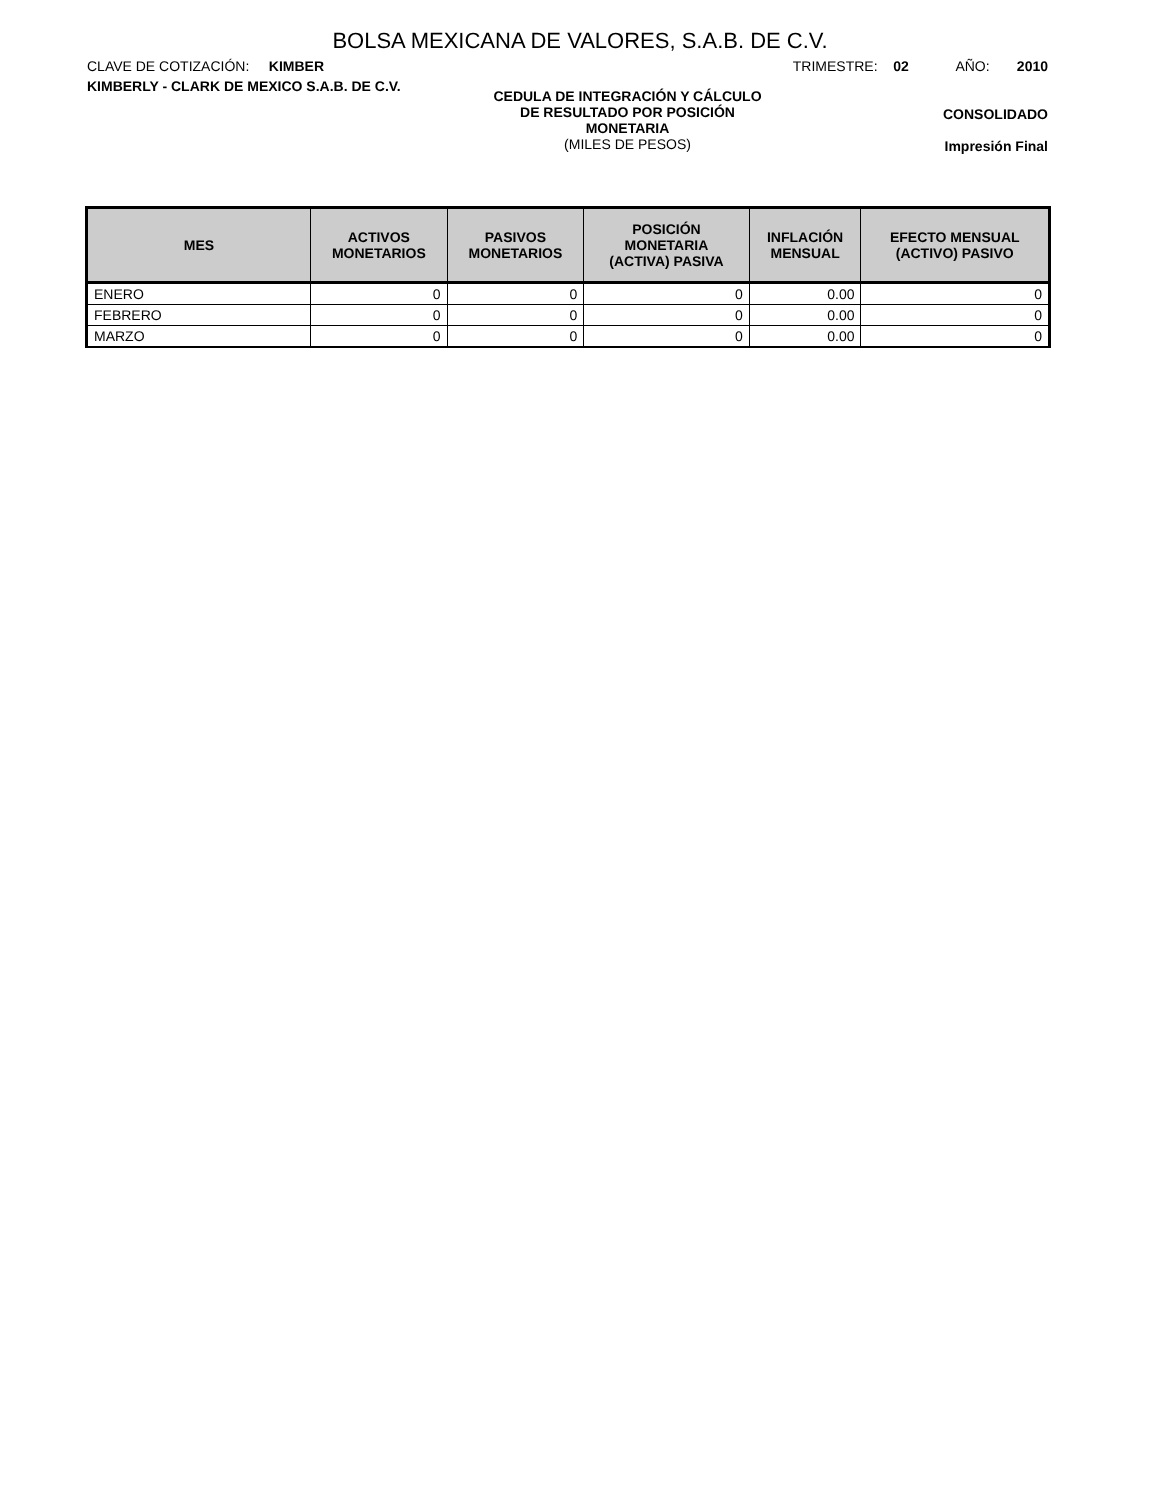BOLSA MEXICANA DE VALORES, S.A.B. DE C.V.
CLAVE DE COTIZACIÓN: KIMBER TRIMESTRE: 02 AÑO: 2010
KIMBERLY - CLARK DE MEXICO S.A.B. DE C.V.
CEDULA DE INTEGRACIÓN Y CÁLCULO
DE RESULTADO POR POSICIÓN
MONETARIA
(MILES DE PESOS)
CONSOLIDADO
Impresión Final
| MES | ACTIVOS MONETARIOS | PASIVOS MONETARIOS | POSICIÓN MONETARIA (ACTIVA) PASIVA | INFLACIÓN MENSUAL | EFECTO MENSUAL (ACTIVO) PASIVO |
| --- | --- | --- | --- | --- | --- |
| ENERO | 0 | 0 | 0 | 0.00 | 0 |
| FEBRERO | 0 | 0 | 0 | 0.00 | 0 |
| MARZO | 0 | 0 | 0 | 0.00 | 0 |